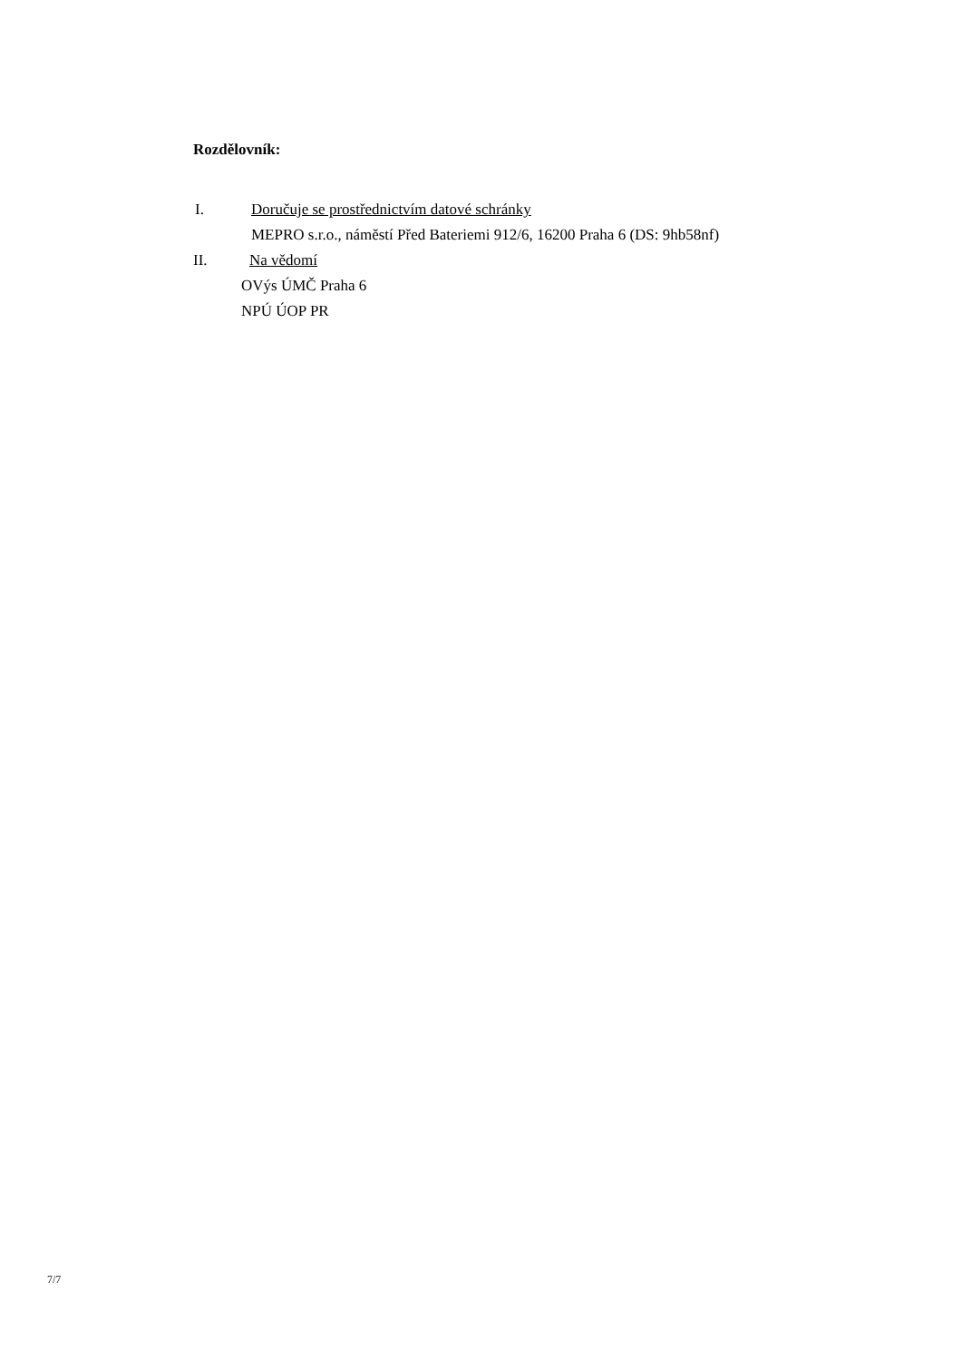Rozdělovník:
I. Doručuje se prostřednictvím datové schránky
MEPRO s.r.o., náměstí Před Bateriemi 912/6, 16200 Praha 6 (DS: 9hb58nf)
II. Na vědomí
OVýs ÚMČ Praha 6
NPÚ ÚOP PR
7/7